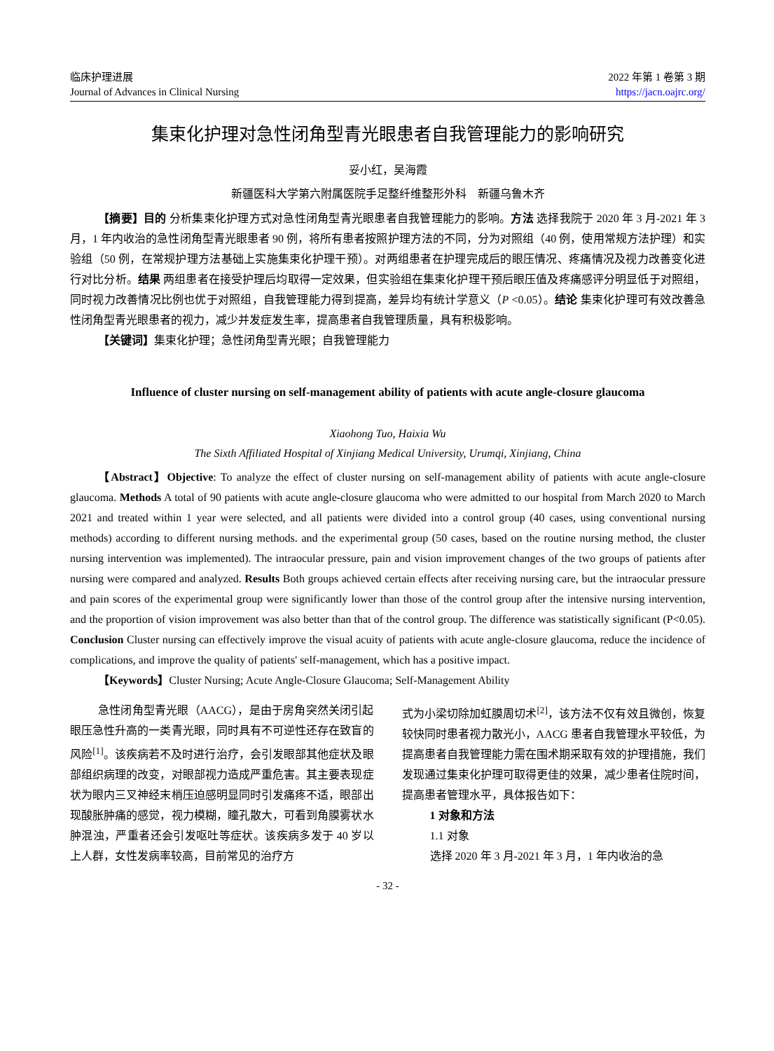临床护理进展
Journal of Advances in Clinical Nursing
2022 年第 1 卷第 3 期
https://jacn.oajrc.org/
集束化护理对急性闭角型青光眼患者自我管理能力的影响研究
妥小红，吴海霞
新疆医科大学第六附属医院手足整纤维整形外科　新疆乌鲁木齐
【摘要】目的 分析集束化护理方式对急性闭角型青光眼患者自我管理能力的影响。方法 选择我院于 2020 年 3 月-2021 年 3 月，1 年内收治的急性闭角型青光眼患者 90 例，将所有患者按照护理方法的不同，分为对照组（40 例，使用常规方法护理）和实验组（50 例，在常规护理方法基础上实施集束化护理干预）。对两组患者在护理完成后的眼压情况、疼痛情况及视力改善变化进行对比分析。结果 两组患者在接受护理后均取得一定效果，但实验组在集束化护理干预后眼压值及疼痛感评分明显低于对照组，同时视力改善情况比例也优于对照组，自我管理能力得到提高，差异均有统计学意义（P <0.05）。结论 集束化护理可有效改善急性闭角型青光眼患者的视力，减少并发症发生率，提高患者自我管理质量，具有积极影响。
【关键词】集束化护理；急性闭角型青光眼；自我管理能力
Influence of cluster nursing on self-management ability of patients with acute angle-closure glaucoma
Xiaohong Tuo, Haixia Wu
The Sixth Affiliated Hospital of Xinjiang Medical University, Urumqi, Xinjiang, China
【Abstract】Objective: To analyze the effect of cluster nursing on self-management ability of patients with acute angle-closure glaucoma. Methods A total of 90 patients with acute angle-closure glaucoma who were admitted to our hospital from March 2020 to March 2021 and treated within 1 year were selected, and all patients were divided into a control group (40 cases, using conventional nursing methods) according to different nursing methods. and the experimental group (50 cases, based on the routine nursing method, the cluster nursing intervention was implemented). The intraocular pressure, pain and vision improvement changes of the two groups of patients after nursing were compared and analyzed. Results Both groups achieved certain effects after receiving nursing care, but the intraocular pressure and pain scores of the experimental group were significantly lower than those of the control group after the intensive nursing intervention, and the proportion of vision improvement was also better than that of the control group. The difference was statistically significant (P<0.05). Conclusion Cluster nursing can effectively improve the visual acuity of patients with acute angle-closure glaucoma, reduce the incidence of complications, and improve the quality of patients' self-management, which has a positive impact.
【Keywords】Cluster Nursing; Acute Angle-Closure Glaucoma; Self-Management Ability
急性闭角型青光眼（AACG），是由于房角突然关闭引起眼压急性升高的一类青光眼，同时具有不可逆性还存在致盲的风险<sup>[1]</sup>。该疾病若不及时进行治疗，会引发眼部其他症状及眼部组织病理的改变，对眼部视力造成严重危害。其主要表现症状为眼内三叉神经末梢压迫感明显同时引发痛疼不适，眼部出现酸胀肿痛的感觉，视力模糊，瞳孔散大，可看到角膜雾状水肿混浊，严重者还会引发呕吐等症状。该疾病多发于 40 岁以上人群，女性发病率较高，目前常见的治疗方
式为小梁切除加虹膜周切术<sup>[2]</sup>，该方法不仅有效且微创，恢复较快同时患者视力散光小，AACG 患者自我管理水平较低，为提高患者自我管理能力需在围术期采取有效的护理措施，我们发现通过集束化护理可取得更佳的效果，减少患者住院时间，提高患者管理水平，具体报告如下：
1 对象和方法
1.1 对象
选择 2020 年 3 月-2021 年 3 月，1 年内收治的急
- 32 -